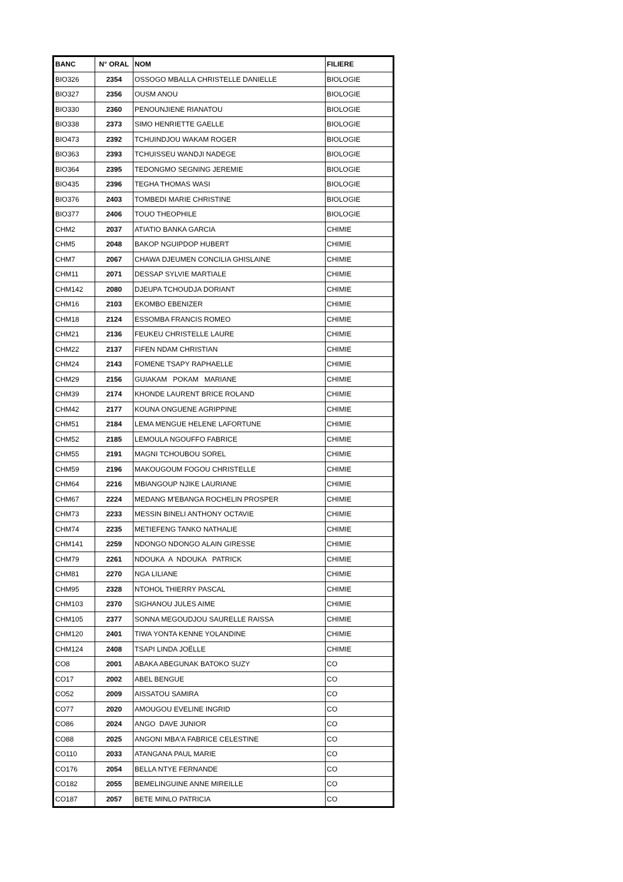| BANC | N° ORAL | NOM | FILIERE |
| --- | --- | --- | --- |
| BIO326 | 2354 | OSSOGO MBALLA CHRISTELLE DANIELLE | BIOLOGIE |
| BIO327 | 2356 | OUSM ANOU | BIOLOGIE |
| BIO330 | 2360 | PENOUNJIENE RIANATOU | BIOLOGIE |
| BIO338 | 2373 | SIMO HENRIETTE GAELLE | BIOLOGIE |
| BIO473 | 2392 | TCHUINDJOU WAKAM ROGER | BIOLOGIE |
| BIO363 | 2393 | TCHUISSEU WANDJI NADEGE | BIOLOGIE |
| BIO364 | 2395 | TEDONGMO SEGNING JEREMIE | BIOLOGIE |
| BIO435 | 2396 | TEGHA THOMAS WASI | BIOLOGIE |
| BIO376 | 2403 | TOMBEDI MARIE CHRISTINE | BIOLOGIE |
| BIO377 | 2406 | TOUO THEOPHILE | BIOLOGIE |
| CHM2 | 2037 | ATIATIO BANKA GARCIA | CHIMIE |
| CHM5 | 2048 | BAKOP NGUIPDOP HUBERT | CHIMIE |
| CHM7 | 2067 | CHAWA DJEUMEN CONCILIA GHISLAINE | CHIMIE |
| CHM11 | 2071 | DESSAP SYLVIE MARTIALE | CHIMIE |
| CHM142 | 2080 | DJEUPA TCHOUDJA DORIANT | CHIMIE |
| CHM16 | 2103 | EKOMBO EBENIZER | CHIMIE |
| CHM18 | 2124 | ESSOMBA FRANCIS ROMEO | CHIMIE |
| CHM21 | 2136 | FEUKEU CHRISTELLE LAURE | CHIMIE |
| CHM22 | 2137 | FIFEN NDAM CHRISTIAN | CHIMIE |
| CHM24 | 2143 | FOMENE TSAPY RAPHAELLE | CHIMIE |
| CHM29 | 2156 | GUIAKAM POKAM MARIANE | CHIMIE |
| CHM39 | 2174 | KHONDE LAURENT BRICE ROLAND | CHIMIE |
| CHM42 | 2177 | KOUNA ONGUENE AGRIPPINE | CHIMIE |
| CHM51 | 2184 | LEMA MENGUE HELENE LAFORTUNE | CHIMIE |
| CHM52 | 2185 | LEMOULA NGOUFFO FABRICE | CHIMIE |
| CHM55 | 2191 | MAGNI TCHOUBOU SOREL | CHIMIE |
| CHM59 | 2196 | MAKOUGOUM FOGOU CHRISTELLE | CHIMIE |
| CHM64 | 2216 | MBIANGOUP NJIKE LAURIANE | CHIMIE |
| CHM67 | 2224 | MEDANG M'EBANGA ROCHELIN PROSPER | CHIMIE |
| CHM73 | 2233 | MESSIN BINELI ANTHONY OCTAVIE | CHIMIE |
| CHM74 | 2235 | METIEFENG TANKO NATHALIE | CHIMIE |
| CHM141 | 2259 | NDONGO NDONGO ALAIN GIRESSE | CHIMIE |
| CHM79 | 2261 | NDOUKA A NDOUKA PATRICK | CHIMIE |
| CHM81 | 2270 | NGA LILIANE | CHIMIE |
| CHM95 | 2328 | NTOHOL THIERRY PASCAL | CHIMIE |
| CHM103 | 2370 | SIGHANOU JULES AIME | CHIMIE |
| CHM105 | 2377 | SONNA MEGOUDJOU SAURELLE RAISSA | CHIMIE |
| CHM120 | 2401 | TIWA YONTA KENNE YOLANDINE | CHIMIE |
| CHM124 | 2408 | TSAPI LINDA JOËLLE | CHIMIE |
| CO8 | 2001 | ABAKA ABEGUNAK BATOKO SUZY | CO |
| CO17 | 2002 | ABEL BENGUE | CO |
| CO52 | 2009 | AISSATOU SAMIRA | CO |
| CO77 | 2020 | AMOUGOU EVELINE INGRID | CO |
| CO86 | 2024 | ANGO DAVE JUNIOR | CO |
| CO88 | 2025 | ANGONI MBA'A FABRICE CELESTINE | CO |
| CO110 | 2033 | ATANGANA PAUL MARIE | CO |
| CO176 | 2054 | BELLA NTYE FERNANDE | CO |
| CO182 | 2055 | BEMELINGUINE ANNE MIREILLE | CO |
| CO187 | 2057 | BETE MINLO PATRICIA | CO |